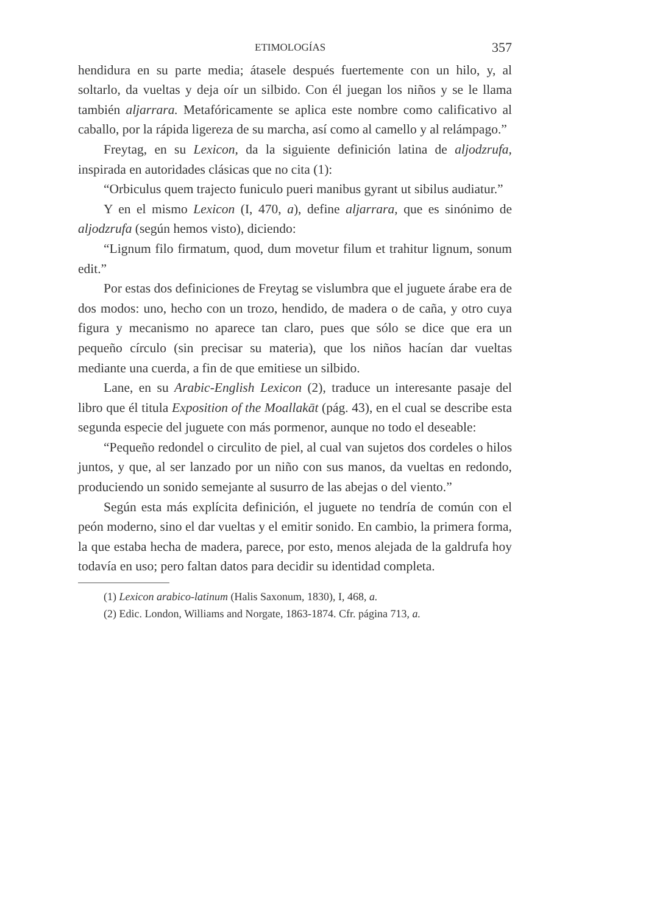ETIMOLOGÍAS 357
hendidura en su parte media; átasele después fuertemente con un hilo, y, al soltarlo, da vueltas y deja oír un silbido. Con él juegan los niños y se le llama también aljarrara. Metafóricamente se aplica este nombre como calificativo al caballo, por la rápida ligereza de su marcha, así como al camello y al relámpago.”
Freytag, en su Lexicon, da la siguiente definición latina de aljodzrufa, inspirada en autoridades clásicas que no cita (1):
“Orbiculus quem trajecto funiculo pueri manibus gyrant ut sibilus audiatur.”
Y en el mismo Lexicon (I, 470, a), define aljarrara, que es sinónimo de aljodzrufa (según hemos visto), diciendo:
“Lignum filo firmatum, quod, dum movetur filum et trahitur lignum, sonum edit.”
Por estas dos definiciones de Freytag se vislumbra que el juguete árabe era de dos modos: uno, hecho con un trozo, hendido, de madera o de caña, y otro cuya figura y mecanismo no aparece tan claro, pues que sólo se dice que era un pequeño círculo (sin precisar su materia), que los niños hacían dar vueltas mediante una cuerda, a fin de que emitiese un silbido.
Lane, en su Arabic-English Lexicon (2), traduce un interesante pasaje del libro que él titula Exposition of the Moallakāt (pág. 43), en el cual se describe esta segunda especie del juguete con más pormenor, aunque no todo el deseable:
“Pequeño redondel o circulito de piel, al cual van sujetos dos cordeles o hilos juntos, y que, al ser lanzado por un niño con sus manos, da vueltas en redondo, produciendo un sonido semejante al susurro de las abejas o del viento.”
Según esta más explícita definición, el juguete no tendría de común con el peón moderno, sino el dar vueltas y el emitir sonido. En cambio, la primera forma, la que estaba hecha de madera, parece, por esto, menos alejada de la galdrufa hoy todavía en uso; pero faltan datos para decidir su identidad completa.
(1) Lexicon arabico-latinum (Halis Saxonum, 1830), I, 468, a.
(2) Edic. London, Williams and Norgate, 1863-1874. Cfr. página 713, a.